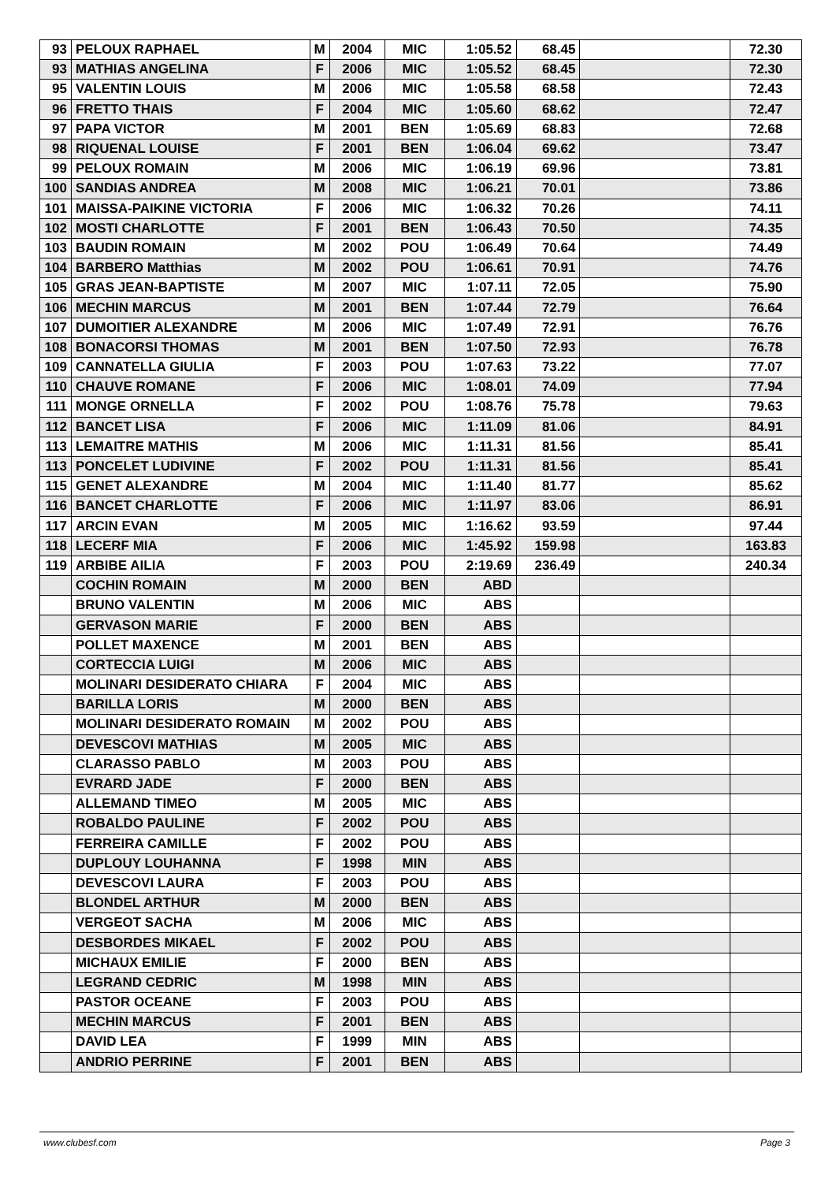| 93 | PELOUX RAPHAEL | M | 2004 | MIC | 1:05.52 | 68.45 | | 72.30 |
| 93 | MATHIAS ANGELINA | F | 2006 | MIC | 1:05.52 | 68.45 | | 72.30 |
| 95 | VALENTIN LOUIS | M | 2006 | MIC | 1:05.58 | 68.58 | | 72.43 |
| 96 | FRETTO THAIS | F | 2004 | MIC | 1:05.60 | 68.62 | | 72.47 |
| 97 | PAPA VICTOR | M | 2001 | BEN | 1:05.69 | 68.83 | | 72.68 |
| 98 | RIQUENAL LOUISE | F | 2001 | BEN | 1:06.04 | 69.62 | | 73.47 |
| 99 | PELOUX ROMAIN | M | 2006 | MIC | 1:06.19 | 69.96 | | 73.81 |
| 100 | SANDIAS ANDREA | M | 2008 | MIC | 1:06.21 | 70.01 | | 73.86 |
| 101 | MAISSA-PAIKINE VICTORIA | F | 2006 | MIC | 1:06.32 | 70.26 | | 74.11 |
| 102 | MOSTI CHARLOTTE | F | 2001 | BEN | 1:06.43 | 70.50 | | 74.35 |
| 103 | BAUDIN ROMAIN | M | 2002 | POU | 1:06.49 | 70.64 | | 74.49 |
| 104 | BARBERO Matthias | M | 2002 | POU | 1:06.61 | 70.91 | | 74.76 |
| 105 | GRAS JEAN-BAPTISTE | M | 2007 | MIC | 1:07.11 | 72.05 | | 75.90 |
| 106 | MECHIN MARCUS | M | 2001 | BEN | 1:07.44 | 72.79 | | 76.64 |
| 107 | DUMOITIER ALEXANDRE | M | 2006 | MIC | 1:07.49 | 72.91 | | 76.76 |
| 108 | BONACORSI THOMAS | M | 2001 | BEN | 1:07.50 | 72.93 | | 76.78 |
| 109 | CANNATELLA GIULIA | F | 2003 | POU | 1:07.63 | 73.22 | | 77.07 |
| 110 | CHAUVE ROMANE | F | 2006 | MIC | 1:08.01 | 74.09 | | 77.94 |
| 111 | MONGE ORNELLA | F | 2002 | POU | 1:08.76 | 75.78 | | 79.63 |
| 112 | BANCET LISA | F | 2006 | MIC | 1:11.09 | 81.06 | | 84.91 |
| 113 | LEMAITRE MATHIS | M | 2006 | MIC | 1:11.31 | 81.56 | | 85.41 |
| 113 | PONCELET LUDIVINE | F | 2002 | POU | 1:11.31 | 81.56 | | 85.41 |
| 115 | GENET ALEXANDRE | M | 2004 | MIC | 1:11.40 | 81.77 | | 85.62 |
| 116 | BANCET CHARLOTTE | F | 2006 | MIC | 1:11.97 | 83.06 | | 86.91 |
| 117 | ARCIN EVAN | M | 2005 | MIC | 1:16.62 | 93.59 | | 97.44 |
| 118 | LECERF MIA | F | 2006 | MIC | 1:45.92 | 159.98 | | 163.83 |
| 119 | ARBIBE AILIA | F | 2003 | POU | 2:19.69 | 236.49 | | 240.34 |
| | COCHIN ROMAIN | M | 2000 | BEN | ABD | | | |
| | BRUNO VALENTIN | M | 2006 | MIC | ABS | | | |
| | GERVASON MARIE | F | 2000 | BEN | ABS | | | |
| | POLLET MAXENCE | M | 2001 | BEN | ABS | | | |
| | CORTECCIA LUIGI | M | 2006 | MIC | ABS | | | |
| | MOLINARI DESIDERATO CHIARA | F | 2004 | MIC | ABS | | | |
| | BARILLA LORIS | M | 2000 | BEN | ABS | | | |
| | MOLINARI DESIDERATO ROMAIN | M | 2002 | POU | ABS | | | |
| | DEVESCOVI MATHIAS | M | 2005 | MIC | ABS | | | |
| | CLARASSO PABLO | M | 2003 | POU | ABS | | | |
| | EVRARD JADE | F | 2000 | BEN | ABS | | | |
| | ALLEMAND TIMEO | M | 2005 | MIC | ABS | | | |
| | ROBALDO PAULINE | F | 2002 | POU | ABS | | | |
| | FERREIRA CAMILLE | F | 2002 | POU | ABS | | | |
| | DUPLOUY LOUHANNA | F | 1998 | MIN | ABS | | | |
| | DEVESCOVI LAURA | F | 2003 | POU | ABS | | | |
| | BLONDEL ARTHUR | M | 2000 | BEN | ABS | | | |
| | VERGEOT SACHA | M | 2006 | MIC | ABS | | | |
| | DESBORDES MIKAEL | F | 2002 | POU | ABS | | | |
| | MICHAUX EMILIE | F | 2000 | BEN | ABS | | | |
| | LEGRAND CEDRIC | M | 1998 | MIN | ABS | | | |
| | PASTOR OCEANE | F | 2003 | POU | ABS | | | |
| | MECHIN MARCUS | F | 2001 | BEN | ABS | | | |
| | DAVID LEA | F | 1999 | MIN | ABS | | | |
| | ANDRIO PERRINE | F | 2001 | BEN | ABS | | | |
www.clubesf.com Page 3